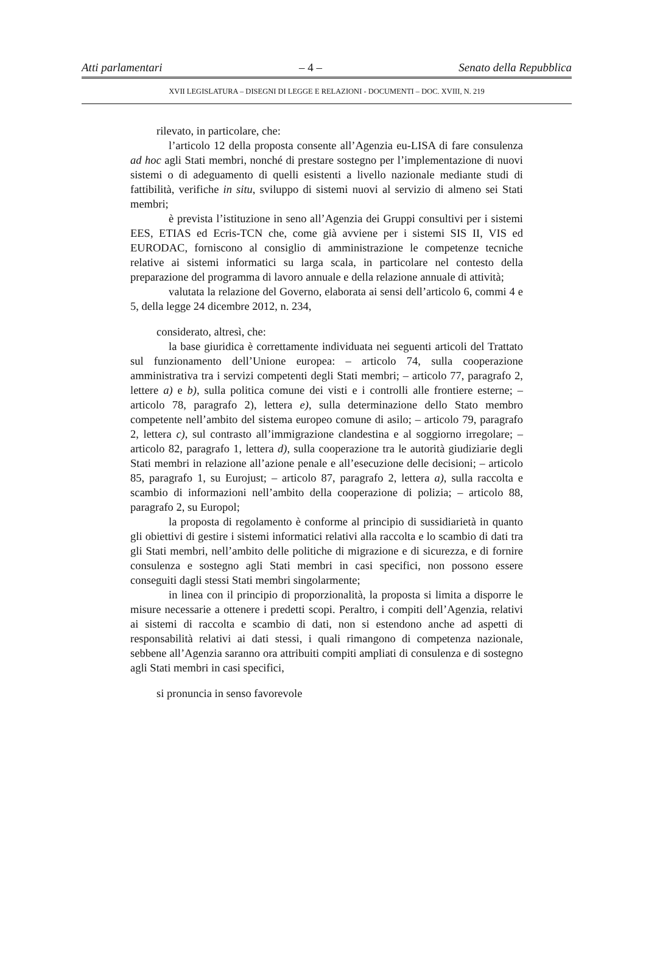Atti parlamentari – 4 – Senato della Repubblica
XVII LEGISLATURA – DISEGNI DI LEGGE E RELAZIONI - DOCUMENTI – DOC. XVIII, N. 219
rilevato, in particolare, che:
l’articolo 12 della proposta consente all’Agenzia eu-LISA di fare consulenza ad hoc agli Stati membri, nonché di prestare sostegno per l’implementazione di nuovi sistemi o di adeguamento di quelli esistenti a livello nazionale mediante studi di fattibilità, verifiche in situ, sviluppo di sistemi nuovi al servizio di almeno sei Stati membri;
è prevista l’istituzione in seno all’Agenzia dei Gruppi consultivi per i sistemi EES, ETIAS ed Ecris-TCN che, come già avviene per i sistemi SIS II, VIS ed EURODAC, forniscono al consiglio di amministrazione le competenze tecniche relative ai sistemi informatici su larga scala, in particolare nel contesto della preparazione del programma di lavoro annuale e della relazione annuale di attività;
valutata la relazione del Governo, elaborata ai sensi dell’articolo 6, commi 4 e 5, della legge 24 dicembre 2012, n. 234,
considerato, altresì, che:
la base giuridica è correttamente individuata nei seguenti articoli del Trattato sul funzionamento dell’Unione europea: – articolo 74, sulla cooperazione amministrativa tra i servizi competenti degli Stati membri; – articolo 77, paragrafo 2, lettere a) e b), sulla politica comune dei visti e i controlli alle frontiere esterne; – articolo 78, paragrafo 2), lettera e), sulla determinazione dello Stato membro competente nell’ambito del sistema europeo comune di asilo; – articolo 79, paragrafo 2, lettera c), sul contrasto all’immigrazione clandestina e al soggiorno irregolare; – articolo 82, paragrafo 1, lettera d), sulla cooperazione tra le autorità giudiziarie degli Stati membri in relazione all’azione penale e all’esecuzione delle decisioni; – articolo 85, paragrafo 1, su Eurojust; – articolo 87, paragrafo 2, lettera a), sulla raccolta e scambio di informazioni nell’ambito della cooperazione di polizia; – articolo 88, paragrafo 2, su Europol;
la proposta di regolamento è conforme al principio di sussidiarietà in quanto gli obiettivi di gestire i sistemi informatici relativi alla raccolta e lo scambio di dati tra gli Stati membri, nell’ambito delle politiche di migrazione e di sicurezza, e di fornire consulenza e sostegno agli Stati membri in casi specifici, non possono essere conseguiti dagli stessi Stati membri singolarmente;
in linea con il principio di proporzionalità, la proposta si limita a disporre le misure necessarie a ottenere i predetti scopi. Peraltro, i compiti dell’Agenzia, relativi ai sistemi di raccolta e scambio di dati, non si estendono anche ad aspetti di responsabilità relativi ai dati stessi, i quali rimangono di competenza nazionale, sebbene all’Agenzia saranno ora attribuiti compiti ampliati di consulenza e di sostegno agli Stati membri in casi specifici,
si pronuncia in senso favorevole